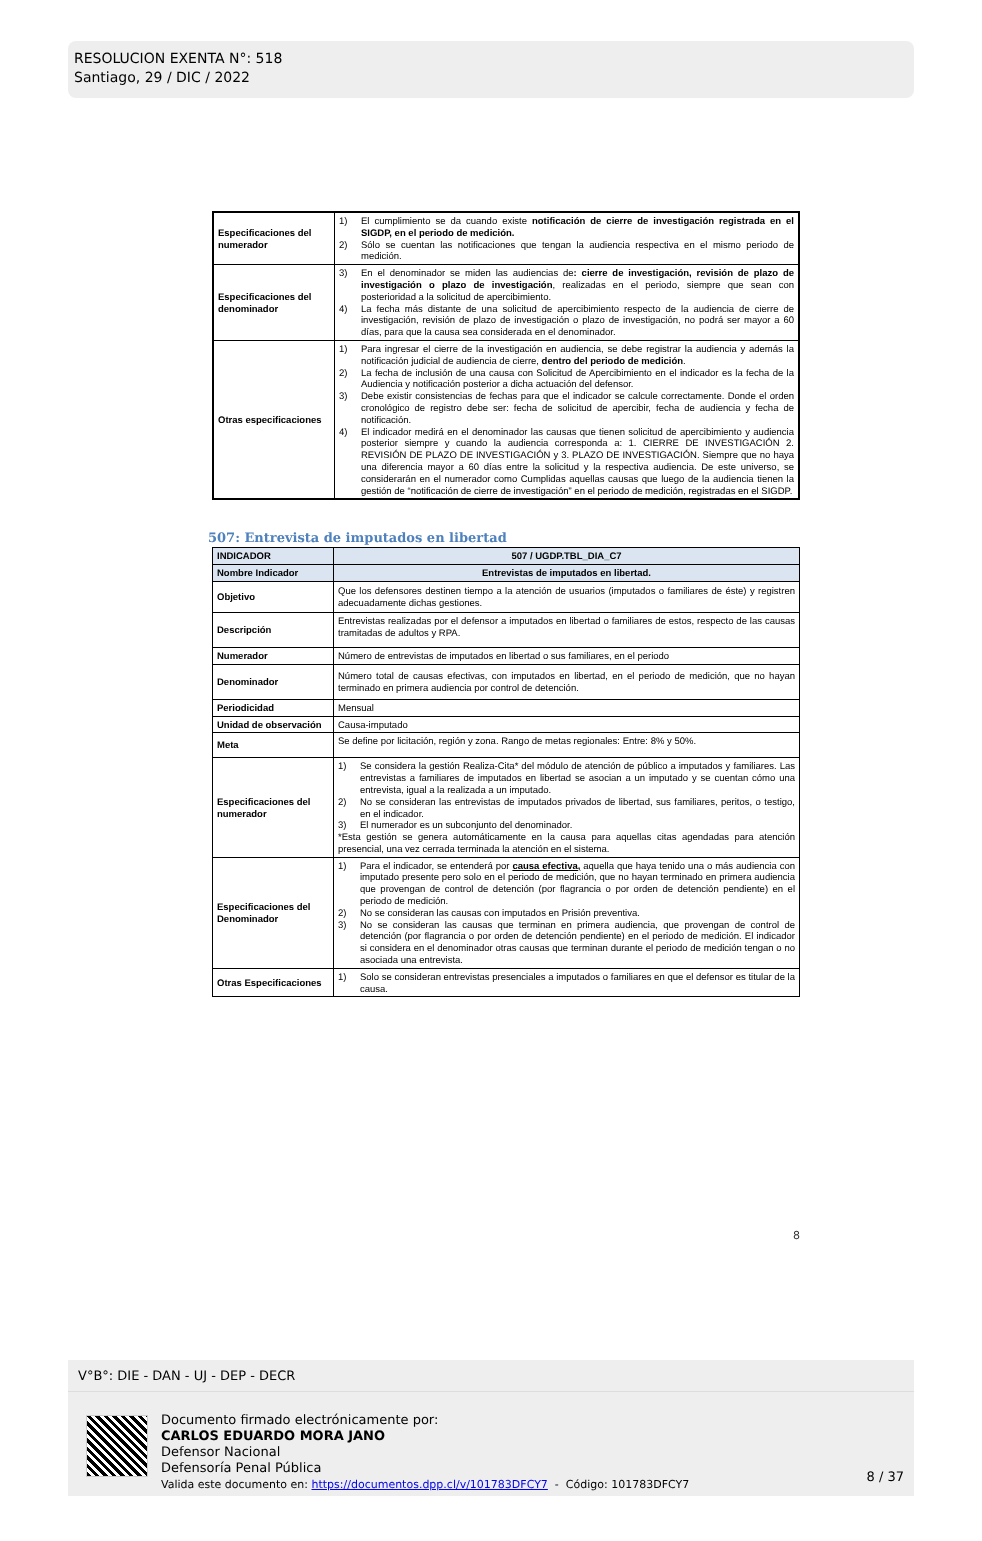RESOLUCION EXENTA N°: 518
Santiago, 29 / DIC / 2022
| Especificaciones del numerador | 1) El cumplimiento se da cuando existe notificación de cierre de investigación registrada en el SIGDP, en el periodo de medición. 2) Sólo se cuentan las notificaciones que tengan la audiencia respectiva en el mismo periodo de medición. |
| Especificaciones del denominador | 3) En el denominador se miden las audiencias de : cierre de investigación, revisión de plazo de investigación o plazo de investigación , realizadas en el periodo, siempre que sean con posterioridad a la solicitud de apercibimiento. 4) La fecha más distante de una solicitud de apercibimiento respecto de la audiencia de cierre de investigación, revisión de plazo de investigación o plazo de investigación, no podrá ser mayor a 60 días, para que la causa sea considerada en el denominador. |
| Otras especificaciones | 1) Para ingresar el cierre de la investigación en audiencia, se debe registrar la audiencia y además la notificación judicial de audiencia de cierre, dentro del periodo de medición . 2) La fecha de inclusión de una causa con Solicitud de Apercibimiento en el indicador es la fecha de la Audiencia y notificación posterior a dicha actuación del defensor. 3) Debe existir consistencias de fechas para que el indicador se calcule correctamente. Donde el orden cronológico de registro debe ser: fecha de solicitud de apercibir, fecha de audiencia y fecha de notificación. 4) El indicador medirá en el denominador las causas que tienen solicitud de apercibimiento y audiencia posterior siempre y cuando la audiencia corresponda a: 1. CIERRE DE INVESTIGACIÓN 2. REVISIÓN DE PLAZO DE INVESTIGACIÓN y 3. PLAZO DE INVESTIGACIÓN. Siempre que no haya una diferencia mayor a 60 días entre la solicitud y la respectiva audiencia. De este universo, se considerarán en el numerador como Cumplidas aquellas causas que luego de la audiencia tienen la gestión de “notificación de cierre de investigación” en el periodo de medición, registradas en el SIGDP. |
507: Entrevista de imputados en libertad
| INDICADOR | 507 / UGDP.TBL_DIA_C7 |
| Nombre Indicador | Entrevistas de imputados en libertad. |
| Objetivo | Que los defensores destinen tiempo a la atención de usuarios (imputados o familiares de éste) y registren adecuadamente dichas gestiones. |
| Descripción | Entrevistas realizadas por el defensor a imputados en libertad o familiares de estos, respecto de las causas tramitadas de adultos y RPA. |
| Numerador | Número de entrevistas de imputados en libertad o sus familiares, en el periodo |
| Denominador | Número total de causas efectivas, con imputados en libertad, en el periodo de medición, que no hayan terminado en primera audiencia por control de detención. |
| Periodicidad | Mensual |
| Unidad de observación | Causa-imputado |
| Meta | Se define por licitación, región y zona. Rango de metas regionales: Entre: 8% y 50%. |
| Especificaciones del numerador | 1) Se considera la gestión Realiza-Cita* del módulo de atención de público a imputados y familiares. Las entrevistas a familiares de imputados en libertad se asocian a un imputado y se cuentan cómo una entrevista, igual a la realizada a un imputado. 2) No se consideran las entrevistas de imputados privados de libertad, sus familiares, peritos, o testigo, en el indicador. 3) El numerador es un subconjunto del denominador. *Esta gestión se genera automáticamente en la causa para aquellas citas agendadas para atención presencial, una vez cerrada terminada la atención en el sistema. |
| Especificaciones del Denominador | 1) Para el indicador, se entenderá por causa efectiva, aquella que haya tenido una o más audiencia con imputado presente pero solo en el periodo de medición, que no hayan terminado en primera audiencia que provengan de control de detención (por flagrancia o por orden de detención pendiente) en el periodo de medición. 2) No se consideran las causas con imputados en Prisión preventiva. 3) No se consideran las causas que terminan en primera audiencia, que provengan de control de detención (por flagrancia o por orden de detención pendiente) en el periodo de medición. El indicador si considera en el denominador otras causas que terminan durante el periodo de medición tengan o no asociada una entrevista. |
| Otras Especificaciones | 1) Solo se consideran entrevistas presenciales a imputados o familiares en que el defensor es titular de la causa. |
8
V°B°: DIE - DAN - UJ - DEP - DECR
Documento firmado electrónicamente por:
CARLOS EDUARDO MORA JANO
Defensor Nacional
Defensoría Penal Pública
Valida este documento en: https://documentos.dpp.cl/v/101783DFCY7 - Código: 101783DFCY7
8 / 37